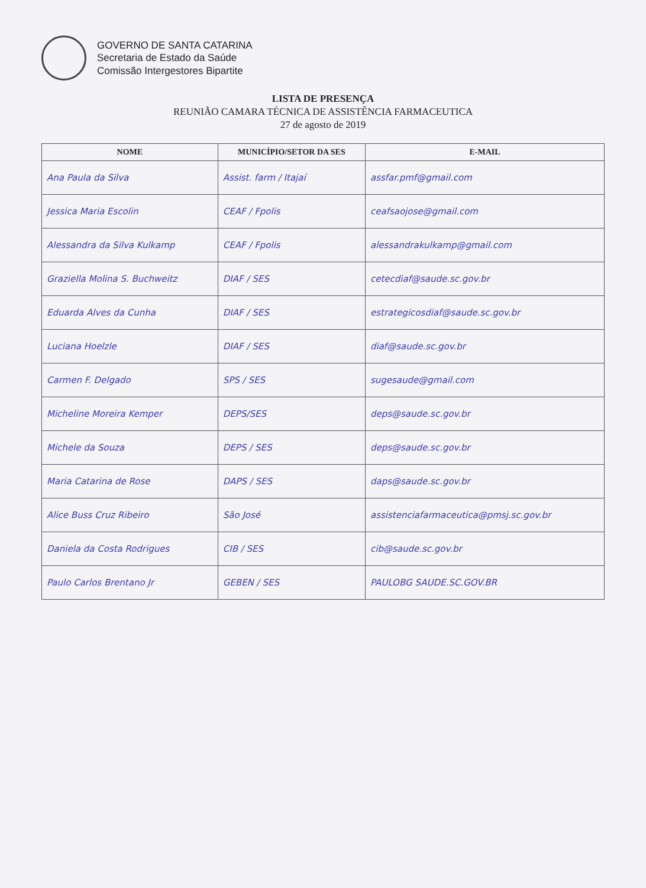GOVERNO DE SANTA CATARINA
Secretaria de Estado da Saúde
Comissão Intergestores Bipartite
LISTA DE PRESENÇA
REUNIÃO CAMARA TÉCNICA DE ASSISTÊNCIA FARMACEUTICA
27 de agosto de 2019
| NOME | MUNICÍPIO/SETOR DA SES | E-MAIL |
| --- | --- | --- |
| Ana Paula da Silva | Assist. farm / Itajaí | assfar.pmf@gmail.com |
| Jessica Maria Escolin | CEAF / Fpolis | ceafsaojose@gmail.com |
| Alessandra da Silva Kulkamp | CEAF / Fpolis | alessandrakulkamp@gmail.com |
| Graziella Molina S. Buchweitz | DIAF / SES | cetecdiaf@saude.sc.gov.br |
| Eduarda Alves da Cunha | DIAF / SES | estrategicosdiaf@saude.sc.gov.br |
| Luciana Hoelzle | DIAF / SES | diaf@saude.sc.gov.br |
| Carmen F. Delgado | SPS / SES | sugesaude@gmail.com |
| Micheline Moreira Kemper | DEPS/SES | deps@saude.sc.gov.br |
| Michele da Souza | DEPS / SES | deps@saude.sc.gov.br |
| Maria Catarina de Rose | DAPS / SES | daps@saude.sc.gov.br |
| Alice Buss Cruz Ribeiro | São José | assistenciafarmaceutica@pmsj.sc.gov.br |
| Daniela da Costa Rodrigues | CIB / SES | cib@saude.sc.gov.br |
| Paulo Carlos Brentano Jr | GEBEN / SES | PAULOBG SAUDE.SC.GOV.BR |